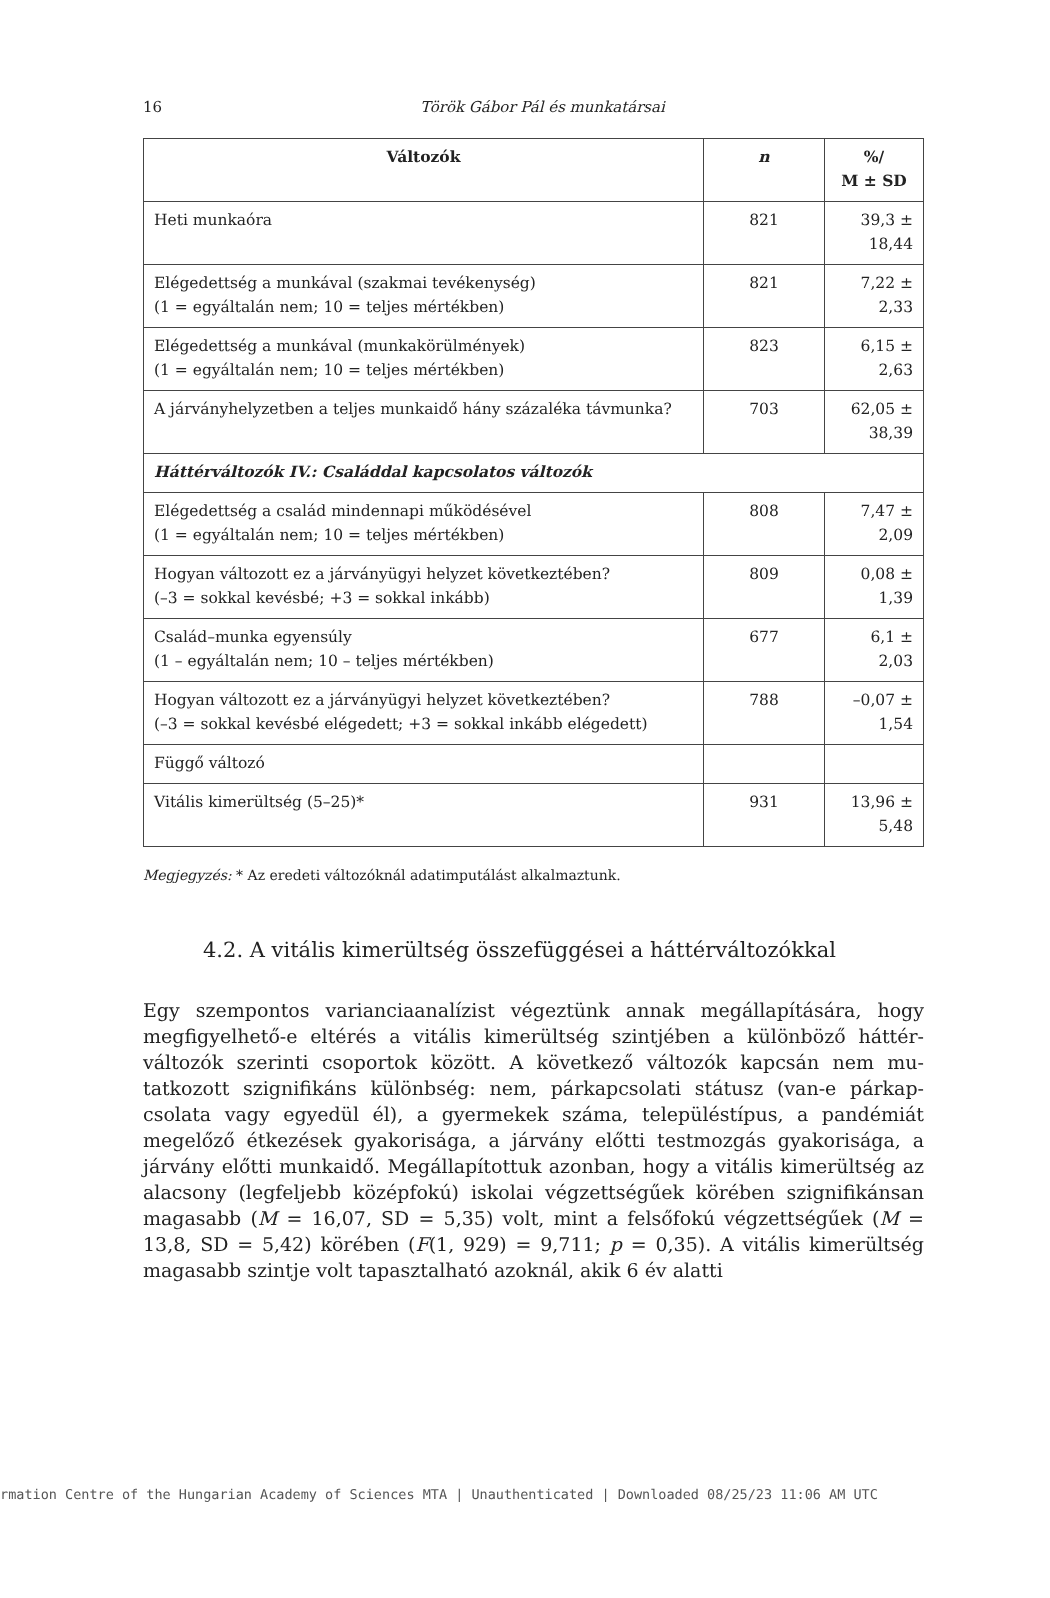16
Török Gábor Pál és munkatársai
| Változók | n | %/ M ± SD |
| --- | --- | --- |
| Heti munkaóra | 821 | 39,3 ± 18,44 |
| Elégedettség a munkával (szakmai tevékenység) (1 = egyáltalán nem; 10 = teljes mértékben) | 821 | 7,22 ± 2,33 |
| Elégedettség a munkával (munkakörülmények) (1 = egyáltalán nem; 10 = teljes mértékben) | 823 | 6,15 ± 2,63 |
| A járványhelyzetben a teljes munkaidő hány százaléka távmunka? | 703 | 62,05 ± 38,39 |
| Háttérváltozók IV.: Családdal kapcsolatos változók | | |
| Elégedettség a család mindennapi működésével (1 = egyáltalán nem; 10 = teljes mértékben) | 808 | 7,47 ± 2,09 |
| Hogyan változott ez a járványügyi helyzet következtében? (–3 = sokkal kevésbé; +3 = sokkal inkább) | 809 | 0,08 ± 1,39 |
| Család–munka egyensúly (1 – egyáltalán nem; 10 – teljes mértékben) | 677 | 6,1 ± 2,03 |
| Hogyan változott ez a járványügyi helyzet következtében? (–3 = sokkal kevésbé elégedett; +3 = sokkal inkább elégedett) | 788 | –0,07 ± 1,54 |
| Függő változó | | |
| Vitális kimerültség (5–25)* | 931 | 13,96 ± 5,48 |
Megjegyzés: * Az eredeti változóknál adatimputálást alkalmaztunk.
4.2. A vitális kimerültség összefüggései a háttérváltozókkal
Egy szempontos varianciaanalízist végeztünk annak megállapítására, hogy megfigyelhető-e eltérés a vitális kimerültség szintjében a különböző háttér­változók szerinti csoportok között. A következő változók kapcsán nem mu­tatkozott szignifikáns különbség: nem, párkapcsolati státusz (van-e párkap­csolata vagy egyedül él), a gyermekek száma, településtípus, a pandémiát megelőző étkezések gyakorisága, a járvány előtti testmozgás gyakorisága, a járvány előtti munkaidő. Megállapítottuk azonban, hogy a vitális kime­rültség az alacsony (legfeljebb középfokú) iskolai végzettségűek körében szignifikánsan magasabb (M = 16,07, SD = 5,35) volt, mint a felsőfokú végzett­ségűek (M = 13,8, SD = 5,42) körében (F(1, 929) = 9,711; p = 0,35). A vitális kimerültség magasabb szintje volt tapasztalható azoknál, akik 6 év alatti
rmation Centre of the Hungarian Academy of Sciences MTA | Unauthenticated | Downloaded 08/25/23 11:06 AM UTC